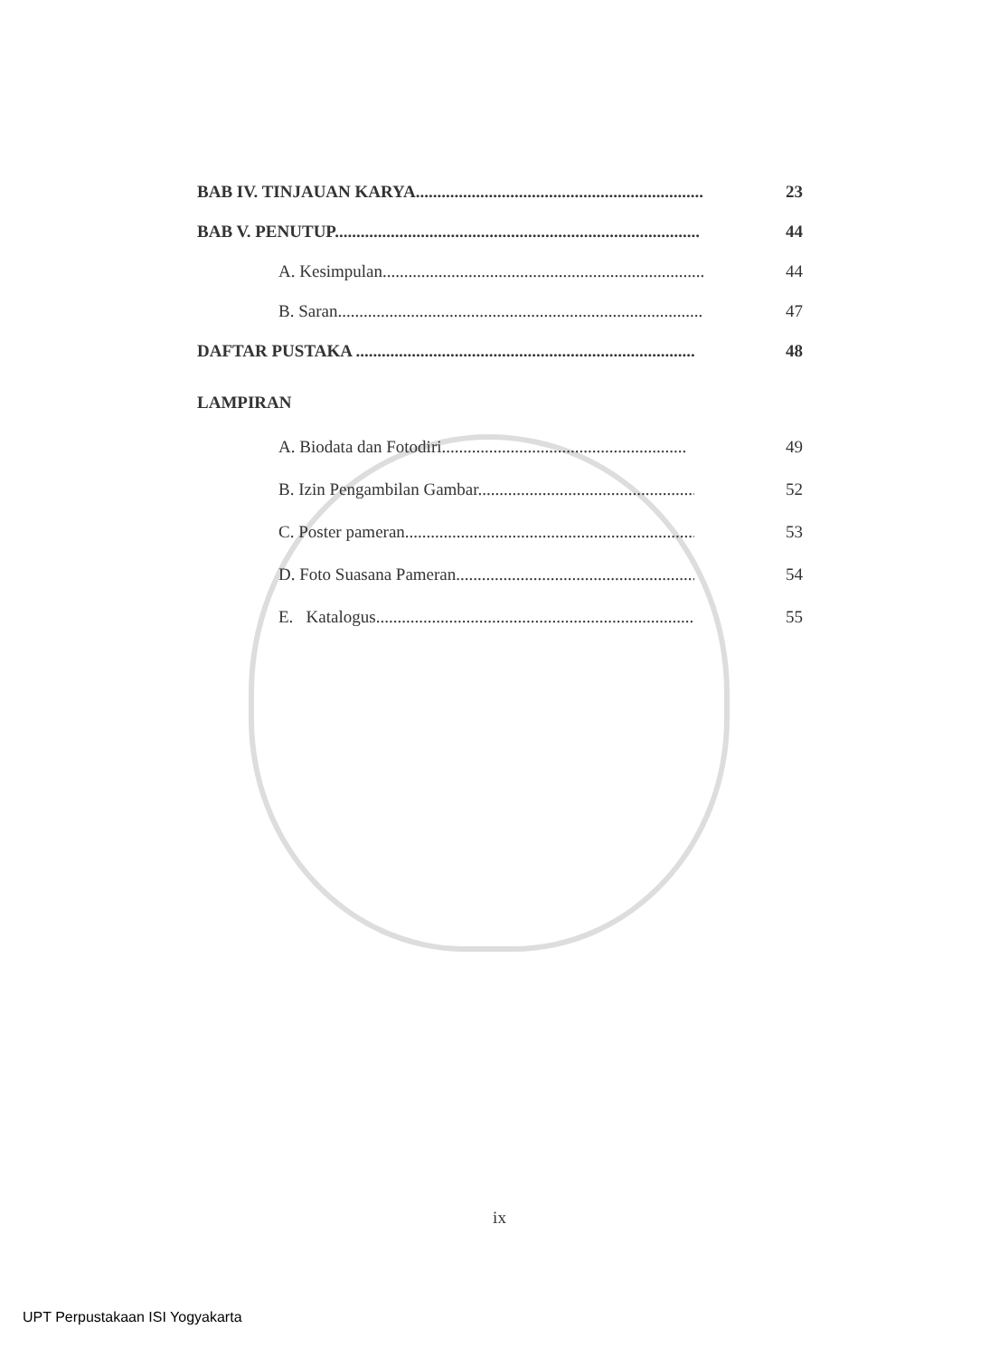BAB IV. TINJAUAN KARYA....................................................................... 23
BAB V. PENUTUP..................................................................................... 44
A. Kesimpulan.............................................................................. 44
B. Saran....................................................................................... 47
DAFTAR PUSTAKA ............................................................................... 48
LAMPIRAN
A. Biodata dan Fotodiri......................................................... 49
B. Izin Pengambilan Gambar................................................... 52
C. Poster pameran.................................................................... 53
D. Foto Suasana Pameran......................................................... 54
E. Katalogus............................................................................... 55
ix
UPT Perpustakaan ISI Yogyakarta